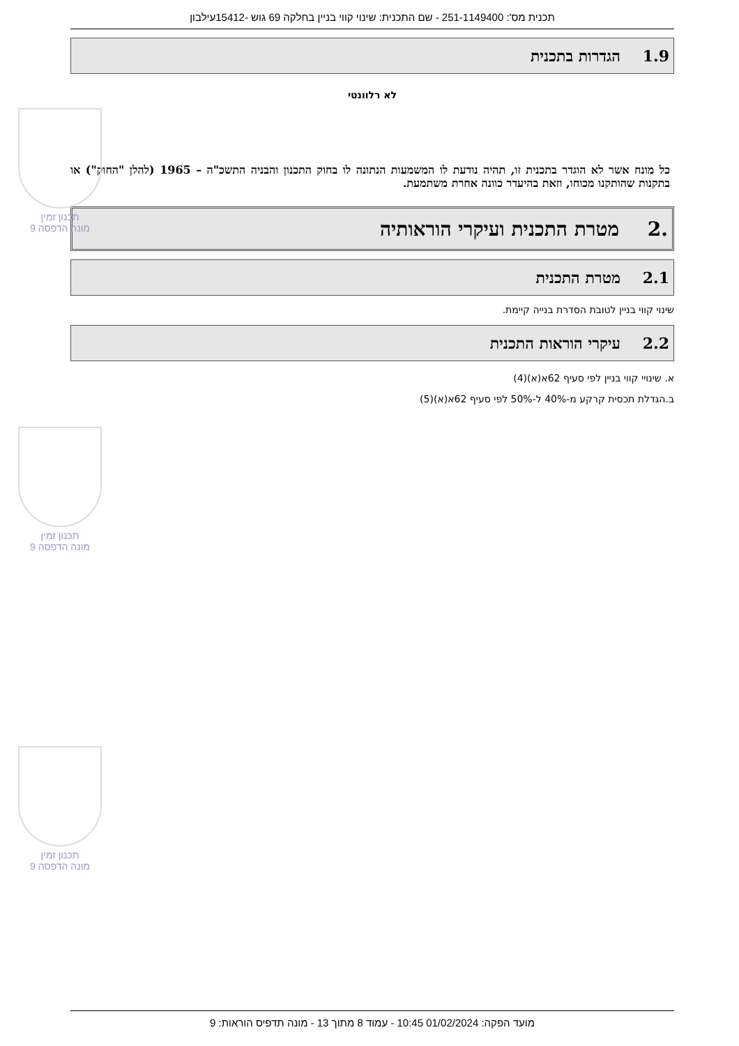תכנית מס': 251-1149400 - שם התכנית: שינוי קווי בניין בחלקה 69 גוש -15412עילבון
1.9 הגדרות בתכנית
לא רלוונטי
כל מונח אשר לא הוגדר בתכנית זו, תהיה נודעת לו המשמעות הנתונה לו בחוק התכנון והבניה התשכ"ה – 1965 (להלן "החוק") או בתקנות שהותקנו מכוחו, וזאת בהיעדר כוונה אחרת משתמעת.
.2 מטרת התכנית ועיקרי הוראותיה
2.1 מטרת התכנית
שינוי קווי בניין לטובת הסדרת בנייה קיימת.
2.2 עיקרי הוראות התכנית
א. שינויי קווי בניין לפי סעיף 62א(א)(4)
ב.הגדלת תכסית קרקע מ-40% ל-50% לפי סעיף 62א(א)(5)
תכנון זמין
מונה הדפסה 9
תכנון זמין
מונה הדפסה 9
תכנון זמין
מונה הדפסה 9
מועד הפקה: 01/02/2024 10:45 - עמוד 8 מתוך 13 - מונה תדפיס הוראות: 9